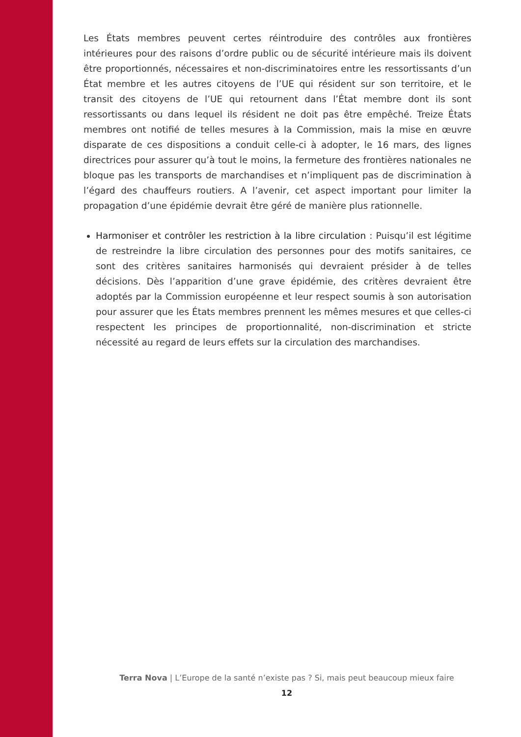Les États membres peuvent certes réintroduire des contrôles aux frontières intérieures pour des raisons d’ordre public ou de sécurité intérieure mais ils doivent être proportionnés, nécessaires et non-discriminatoires entre les ressortissants d’un État membre et les autres citoyens de l’UE qui résident sur son territoire, et le transit des citoyens de l’UE qui retournent dans l’État membre dont ils sont ressortissants ou dans lequel ils résident ne doit pas être empêché. Treize États membres ont notifié de telles mesures à la Commission, mais la mise en œuvre disparate de ces dispositions a conduit celle-ci à adopter, le 16 mars, des lignes directrices pour assurer qu’à tout le moins, la fermeture des frontières nationales ne bloque pas les transports de marchandises et n’impliquent pas de discrimination à l’égard des chauffeurs routiers. A l’avenir, cet aspect important pour limiter la propagation d’une épidémie devrait être géré de manière plus rationnelle.
Harmoniser et contrôler les restriction à la libre circulation : Puisqu’il est légitime de restreindre la libre circulation des personnes pour des motifs sanitaires, ce sont des critères sanitaires harmonisés qui devraient présider à de telles décisions. Dès l’apparition d’une grave épidémie, des critères devraient être adoptés par la Commission européenne et leur respect soumis à son autorisation pour assurer que les États membres prennent les mêmes mesures et que celles-ci respectent les principes de proportionnalité, non-discrimination et stricte nécessité au regard de leurs effets sur la circulation des marchandises.
Terra Nova | L’Europe de la santé n’existe pas ? Si, mais peut beaucoup mieux faire
12